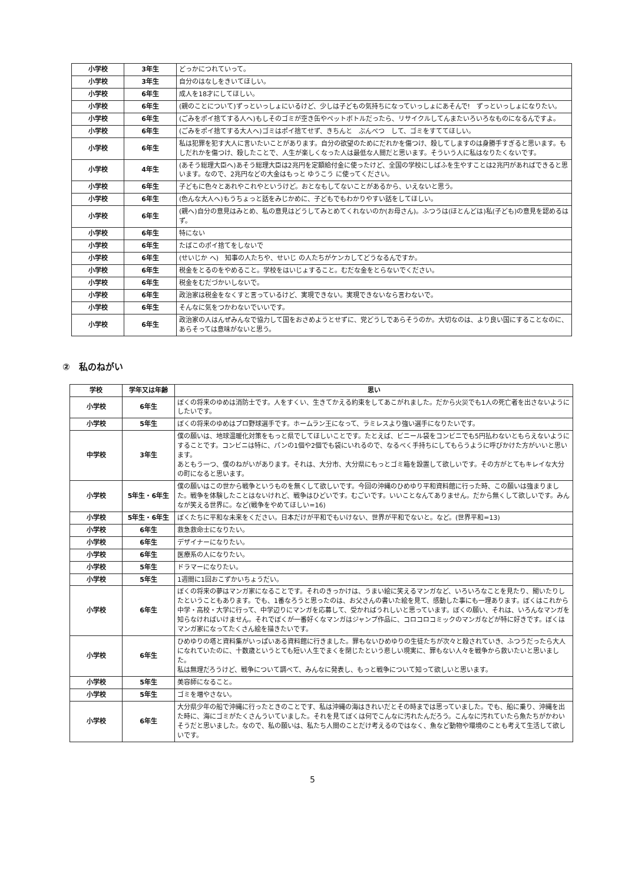| 小学校 | 3年生 | どっかにつれていって。 |
| 小学校 | 3年生 | 自分のはなしをきいてほしい。 |
| 小学校 | 6年生 | 成人を18才にしてほしい。 |
| 小学校 | 6年生 | (親のことについて)ずっといっしょにいるけど、少しは子どもの気持ちになっていっしょにあそんで! ずっといっしょになりたい。 |
| 小学校 | 6年生 | (ごみをポイ捨てする人へ)もしそのゴミが空き缶やペットボトルだったら、リサイクルしてんまたいろいろなものになるんですよ。 |
| 小学校 | 6年生 | (ごみをポイ捨てする大人へ)ゴミはポイ捨てせず、きちんと ぶんべつ して、ゴミをすててほしい。 |
| 小学校 | 6年生 | 私は犯罪を犯す大人に言いたいことがあります。自分の欲望のためにだれかを傷つけ、殺してしますのは身勝手すぎると思います。もしだれかを傷つけ、殺したことで、人生が楽しくなった人は最低な人間だと思います。そういう人に私はなりたくないです。 |
| 小学校 | 4年生 | (あそう総理大臣へ)あそう総理大臣は2兆円を定額給付金に使ったけど、全国の学校にしばふを生やすことは2兆円があればできると思います。なので、2兆円などの大金はもっと ゆうこう に使ってください。 |
| 小学校 | 6年生 | 子どもに色々とあれやこれやというけど。おとなもしてないことがあるから、いえないと思う。 |
| 小学校 | 6年生 | (色んな大人へ)もうちょっと話をみじかめに、子どもでもわかりやすい話をしてほしい。 |
| 小学校 | 6年生 | (親へ)自分の意見はみとめ、私の意見はどうしてみとめてくれないのか(お母さん)。ふつうは(ほとんどは)私(子ども)の意見を認めるはず。 |
| 小学校 | 6年生 | 特にない |
| 小学校 | 6年生 | たばこのポイ捨てをしないで |
| 小学校 | 6年生 | (せいじか へ) 知事の人たちや、せいじ の人たちがケンカしてどうなるんですか。 |
| 小学校 | 6年生 | 税金をとるのをやめること。学校をはいじょすること。むだな金をとらないでください。 |
| 小学校 | 6年生 | 税金をむだづかいしないで。 |
| 小学校 | 6年生 | 政治家は税金をなくすと言っているけど、実現できない。実現できないなら言わないで。 |
| 小学校 | 6年生 | そんなに気をつかわないでいいです。 |
| 小学校 | 6年生 | 政治家の人はんぜみんなで協力して国をおさめようとせずに、党どうしであらそうのか。大切なのは、より良い国にすることなのに、あらそっては意味がないと思う。 |
②　私のねがい
| 学校 | 学年又は年齢 | 思い |
| --- | --- | --- |
| 小学校 | 6年生 | ぼくの将来のゆめは消防士です。人をすくい、生きてかえる約束をしてあこがれました。だから火災でも1人の死亡者を出さないようにしたいです。 |
| 小学校 | 5年生 | ぼくの将来のゆめはプロ野球選手です。ホームラン王になって、ラミレスより強い選手になりたいです。 |
| 中学校 | 3年生 | 僕の願いは、地球温暖化対策をもっと県でしてほしいことです。たとえば、ビニール袋をコンビニでも5円払わないともらえないようにすることです。コンビニは特に、パンの1個や2個でも袋にいれるので、なるべく手持ちにしてもらうように呼びかけた方がいいと思います。 あともう一つ、僕のねがいがあります。それは、大分市、大分県にもっとゴミ箱を設置して欲しいです。その方がとてもキレイな大分の町になると思います。 |
| 小学校 | 5年生・6年生 | 僕の願いはこの世から戦争というものを無くして欲しいです。今回の沖縄のひめゆり平和資料館に行った時、この願いは強まりました。戦争を体験したことはないけれど、戦争はひどいです。むごいです。いいことなんてありません。だから無くして欲しいです。みんなが笑える世界に。など(戦争をやめてほしい=16) |
| 小学校 | 5年生・6年生 | ぼくたちに平和な未来をください。日本だけが平和でもいけない、世界が平和でないと。など。(世界平和=13) |
| 小学校 | 6年生 | 救急救命士になりたい。 |
| 小学校 | 6年生 | デザイナーになりたい。 |
| 小学校 | 6年生 | 医療系の人になりたい。 |
| 小学校 | 5年生 | ドラマーになりたい。 |
| 小学校 | 5年生 | 1週間に1回おこずかいちょうだい。 |
| 小学校 | 6年生 | ぼくの将来の夢はマンガ家になることです。それのきっかけは、うまい絵に笑えるマンガなど、いろいろなことを見たり、聞いたりしたということもあります。でも、1番なろうと思ったのは、お父さんの書いた絵を見て、感動した事にも一理あります。ぼくはこれから中学・高校・大学に行って、中学辺りにマンガを応募して、受かればうれしいと思っています。ぼくの願い、それは、いろんなマンガを知らなければいけません。それでぼくが一番好くなマンガはジャンプ作品に、コロコロコミックのマンガなどが特に好きです。ぼくはマンガ家になってたくさん絵を描きたいです。 |
| 小学校 | 6年生 | ひめゆりの塔と資料集がいっぱいある資料館に行きました。罪もないひめゆりの生徒たちが次々と殺されていき、ふつうだったら大人になれていたのに、十数歳というとても短い人生でまくを閉じたという悲しい現実に、罪もない人々を戦争から救いたいと思いました。 私は無理だろうけど、戦争について調べて、みんなに発表し、もっと戦争について知って欲しいと思います。 |
| 小学校 | 5年生 | 美容師になること。 |
| 小学校 | 5年生 | ゴミを増やさない。 |
| 小学校 | 6年生 | 大分県少年の船で沖縄に行ったときのことです、私は沖縄の海はきれいだとその時までは思っていました。でも、船に乗り、沖縄を出た時に、海にゴミがたくさんういていました。それを見てぼくは何でこんなに汚れたんだろう。こんなに汚れていたら魚たちがかわいそうだと思いました。なので、私の願いは、私たち人間のことだけ考えるのではなく、魚など動物や環境のことも考えて生活して欲しいです。 |
5